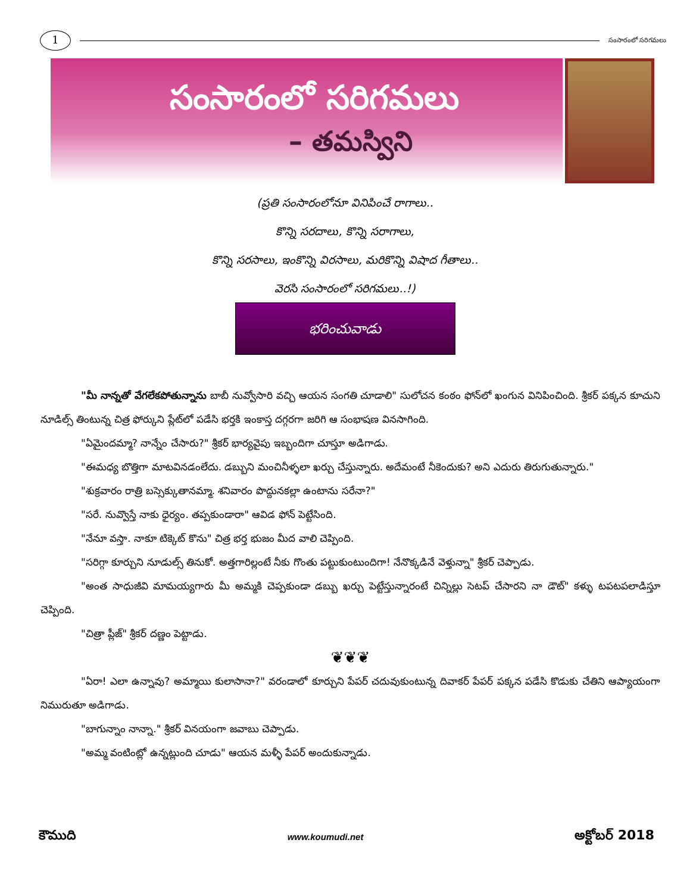1
సంసారంలో సరిగమలు
సంసారంలో సరిగమలు
– తమస్విని
(ప్రతి సంసారంలోనూ వినిపించే రాగాలు..
కొన్ని సరదాలు, కొన్ని సరాగాలు,
కొన్ని సరసాలు, ఇంకొన్ని విరసాలు, మరికొన్ని విషాద గీతాలు..
వెరసి సంసారంలో సరిగమలు..!)
భరించువాడు
"మీ నాన్నతో వేగలేకపోతున్నాను బాబీ నువ్వోసారి వచ్చి ఆయన సంగతి చూడాలి" సులోచన కంఠం ఫోన్‌లో ఖంగున వినిపించింది. శ్రీకర్ పక్కన కూచుని నూడిల్స్ తింటున్న చిత్ర ఫోర్కుని ప్లేట్‌లో పడేసి భర్తకి ఇంకాస్త దగ్గరగా జరిగి ఆ సంభాషణ వినసాగింది.
"ఏమైందమ్మా? నాన్నేం చేసారు?" శ్రీకర్ భార్యవైపు ఇబ్బందిగా చూస్తూ అడిగాడు.
"ఈమధ్య బొత్తిగా మాటవినడంలేదు. డబ్బుని మంచినీళ్ళలా ఖర్చు చేస్తున్నారు. అదేమంటే నీకెందుకు? అని ఎదురు తిరుగుతున్నారు."
"శుక్రవారం రాత్రి బస్సెక్కుతానమ్మా. శనివారం పొద్దునకల్లా ఉంటాను సరేనా?"
"సరే. నువ్వొస్తే నాకు ధైర్యం. తప్పకుండారా" ఆవిడ ఫోన్ పెట్టేసింది.
"నేనూ వస్తా. నాకూ టిక్కెట్ కొను" చిత్ర భర్త భుజం మీద వాలి చెప్పింది.
"సరిగ్గా కూర్చుని నూడుల్స్ తినుకో. అత్తగారిల్లంటే నీకు గొంతు పట్టుకుంటుందిగా! నేనొక్కడినే వెళ్తున్నా" శ్రీకర్ చెప్పాడు.
"అంత సాధుజీవి మామయ్యగారు మీ అమ్మకి చెప్పకుండా డబ్బు ఖర్చు పెట్టేస్తున్నారంటే చిన్నిల్లు సెటప్ చేసారని నా డౌట్" కళ్ళు టపటపలాడిస్తూ చెప్పింది.
"చిత్రా ప్లీజ్" శ్రీకర్ దణ్ణం పెట్టాడు.
❦❦❦
"ఏరా! ఎలా ఉన్నావు? అమ్మాయి కులాసానా?" వరండాలో కూర్చుని పేపర్ చదువుకుంటున్న దివాకర్ పేపర్ పక్కన పడేసి కొడుకు చేతిని ఆప్యాయంగా నిమురుతూ అడిగాడు.
"బాగున్నాం నాన్నా." శ్రీకర్ వినయంగా జవాబు చెప్పాడు.
"అమ్మ వంటింట్లో ఉన్నట్లుంది చూడు" ఆయన మళ్ళీ పేపర్ అందుకున్నాడు.
కౌముది www.koumudi.net అక్టోబర్ 2018